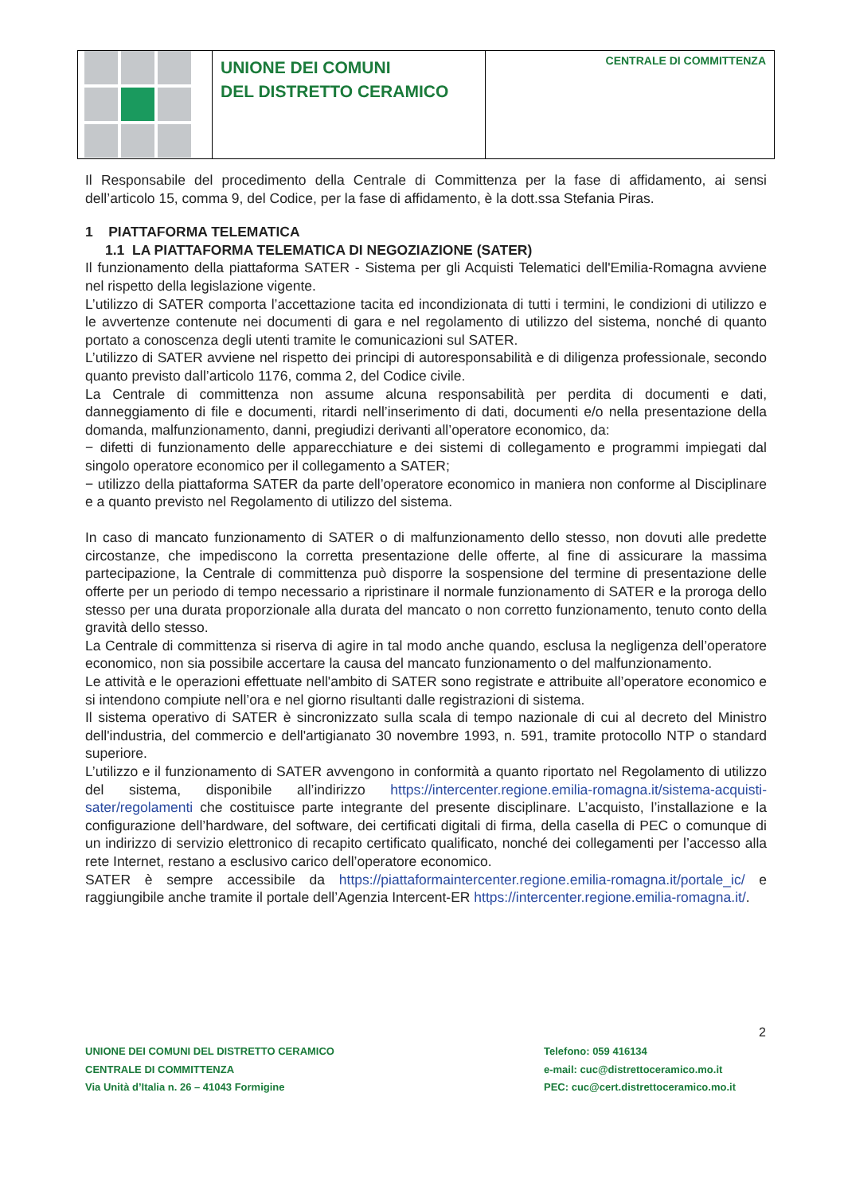UNIONE DEI COMUNI
DEL DISTRETTO CERAMICO
CENTRALE DI COMMITTENZA
Il Responsabile del procedimento della Centrale di Committenza per la fase di affidamento, ai sensi dell’articolo 15, comma 9, del Codice, per la fase di affidamento, è la dott.ssa Stefania Piras.
1 PIATTAFORMA TELEMATICA
1.1 LA PIATTAFORMA TELEMATICA DI NEGOZIAZIONE (SATER)
Il funzionamento della piattaforma SATER - Sistema per gli Acquisti Telematici dell'Emilia-Romagna avviene nel rispetto della legislazione vigente.
L’utilizzo di SATER comporta l’accettazione tacita ed incondizionata di tutti i termini, le condizioni di utilizzo e le avvertenze contenute nei documenti di gara e nel regolamento di utilizzo del sistema, nonché di quanto portato a conoscenza degli utenti tramite le comunicazioni sul SATER.
L’utilizzo di SATER avviene nel rispetto dei principi di autoresponsabilità e di diligenza professionale, secondo quanto previsto dall’articolo 1176, comma 2, del Codice civile.
La Centrale di committenza non assume alcuna responsabilità per perdita di documenti e dati, danneggiamento di file e documenti, ritardi nell’inserimento di dati, documenti e/o nella presentazione della domanda, malfunzionamento, danni, pregiudizi derivanti all’operatore economico, da:
− difetti di funzionamento delle apparecchiature e dei sistemi di collegamento e programmi impiegati dal singolo operatore economico per il collegamento a SATER;
− utilizzo della piattaforma SATER da parte dell’operatore economico in maniera non conforme al Disciplinare e a quanto previsto nel Regolamento di utilizzo del sistema.
In caso di mancato funzionamento di SATER o di malfunzionamento dello stesso, non dovuti alle predette circostanze, che impediscono la corretta presentazione delle offerte, al fine di assicurare la massima partecipazione, la Centrale di committenza può disporre la sospensione del termine di presentazione delle offerte per un periodo di tempo necessario a ripristinare il normale funzionamento di SATER e la proroga dello stesso per una durata proporzionale alla durata del mancato o non corretto funzionamento, tenuto conto della gravità dello stesso.
La Centrale di committenza si riserva di agire in tal modo anche quando, esclusa la negligenza dell’operatore economico, non sia possibile accertare la causa del mancato funzionamento o del malfunzionamento.
Le attività e le operazioni effettuate nell'ambito di SATER sono registrate e attribuite all’operatore economico e si intendono compiute nell’ora e nel giorno risultanti dalle registrazioni di sistema.
Il sistema operativo di SATER è sincronizzato sulla scala di tempo nazionale di cui al decreto del Ministro dell'industria, del commercio e dell'artigianato 30 novembre 1993, n. 591, tramite protocollo NTP o standard superiore.
L’utilizzo e il funzionamento di SATER avvengono in conformità a quanto riportato nel Regolamento di utilizzo del sistema, disponibile all’indirizzo https://intercenter.regione.emilia-romagna.it/sistema-acquisti-sater/regolamenti che costituisce parte integrante del presente disciplinare. L’acquisto, l’installazione e la configurazione dell’hardware, del software, dei certificati digitali di firma, della casella di PEC o comunque di un indirizzo di servizio elettronico di recapito certificato qualificato, nonché dei collegamenti per l’accesso alla rete Internet, restano a esclusivo carico dell’operatore economico.
SATER è sempre accessibile da https://piattaformaintercenter.regione.emilia-romagna.it/portale_ic/ e raggiungibile anche tramite il portale dell’Agenzia Intercent-ER https://intercenter.regione.emilia-romagna.it/.
2
UNIONE DEI COMUNI DEL DISTRETTO CERAMICO
CENTRALE DI COMMITTENZA
Via Unità d’Italia n. 26 – 41043 Formigine
Telefono: 059 416134
e-mail: cuc@distrettoceramico.mo.it
PEC: cuc@cert.distrettoceramico.mo.it